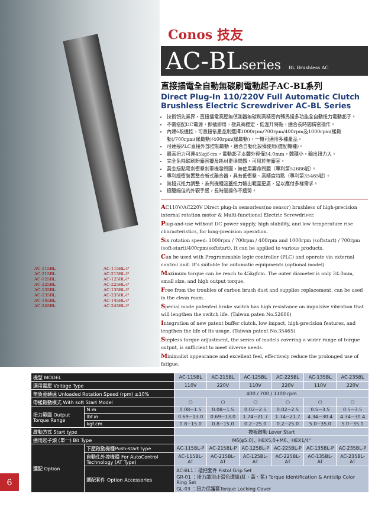AC-115BL
AC-215BL
AC-125BL
AC-225BL
AC-135BL
AC-235BL
AC-145BL
AC-245BL
AC-115BL-P
AC-215BL-P
AC-125BL-P
AC-225BL-P
AC-135BL-P
AC-235BL-P
AC-145BL-P
AC-245BL-P
Conos 技友
AC-BLseries BL Brushless AC
直接插電全自動無碳刷電動起子AC-BL系列
Direct Plug-In 110/220V Full Automatic Clutch Brushless Electric Screwdriver AC-BL Series
技術領先業界，直接插電高壓無偵測器無碳刷高精密內轉馬達多功能全自動扭力電動起子。
不需搭配DC電源，即插即用，極具高穩定、低溫升特點，適合長時間精密操作。
內建6段速控，可直接依產品別選擇1000rpm/700rpm/400rpm及1000rpm(緩啟動)/700rpm(緩啟動)/400rpm(緩啟動)，一機可適用多種產品。
可連接PLC直接外部控制啟動，適合自動化設備使用(選配機種)。
最高扭力可達45kgf-cm，電動起子本體外徑僅34.0mm，體積小，輸出扭力大。
完全免除碳刷粉塵困擾及耗材更換問題，可用於無塵室。
黃金級點弯剎衝擊剎車機發問圖，無使用壽命問題（專利第52686號）。
專利緩衝裝置整合新式離合器，具有低衝擊、高精度特點（專利第35465號）。
無段式扭力調整，系列機種涵蓋扭力輸出範圍更廣，足以應付多樣需求。
極簡絕佳的外觀手感，長時間操作不疲勞。
AC110V/AC220V Direct plug-in sensorless(no sensor) brushless of high-precision internal rotation motor & Multi-functional Electric Screwdriver.
Plug-and-use without DC power supply, high stability, and low temperature rise characteristics, for long-precision operation.
Six rotation speed: 1000rpm / 700rpm / 400rpm and 1000rpm (softstart) / 700rpm (soft-start)/400rpm(softstart). It can be applied to various products.
Can be used with Programmable logic controller (PLC) and operate via external control unit. It's suitable for automatic equipments (optional model).
Maximum torque can be reach to 45kgfcm. The outer diameter is only 34.0mm, small size, and high output torque.
Free from the troubles of carbon brush dust and supplies replacement, can be used in the clean room.
Special made patented brake switch has high resistance on impulsive vibration that will lengthen the switch life. (Taiwan paten No.52686)
Integration of new patent buffer clutch, low impact, high-precision features, and lengthen the life of its usage. (Taiwan patent No.35465)
Stepless torque adjustment, the series of models covering a wider range of torque output, is sufficient to meet diverse needs.
Minimalist appearance and excellent feel, effectively reduce the prolonged use of fatigue.
| 機型 MODEL | | AC-115BL | AC-215BL | AC-125BL | AC-225BL | AC-135BL | AC-235BL |
| 適用電壓 Voltage Type | | 110V | 220V | 110V | 220V | 110V | 220V |
| 無負載轉速 Unloaded Rotation Speed (rpm) ±10% | | 400 / 700 / 1100 rpm | | | | | |
| 帶緩啟動模式 With soft Start Model | | ○ | ○ | ○ | ○ | ○ | ○ |
| 扭力範圍 Output Torque Range | N.m | 0.08~1.5 | 0.08~1.5 | 0.02~2.5 | 0.02~2.5 | 0.5~3.5 | 0.5~3.5 |
| | lbf.in | 0.69~13.0 | 0.69~13.0 | 1.74~21.7 | 1.74~21.7 | 4.34~30.4 | 4.34~30.4 |
| | kgf.cm | 0.8~15.0 | 0.8~15.0 | 0.2~25.0 | 0.2~25.0 | 5.0~35.0 | 5.0~35.0 |
| 啟動方式 Start type | | 按板啟動 Lever Start | | | | | |
| 適用起子頭 (單一) Bit Type | | M6(φ5.0)、HEX5.0+M6、HEX1/4" | | | | | |
| 選配 Option | 下壓啟動機種Push-start type | AC-115BL-P | AC-215BL-P | AC-125BL-P | AC-225BL-P | AC-135BL-P | AC-235BL-P |
| | 自動化外控機種 For AutoControl Technology (AT Type) | AC-115BL-AT | AC-215BL-AT | AC-125BL-AT | AC-225BL-AT | AC-135BL-AT | AC-235BL-AT |
| | 選配套件 Option Accessories | AC-BL1：槍把套件 Pistol Grip Set GR-01 ：扭力識別止滑色環組(紅、黃、藍) Torque Identification & Antislip Color Ring Set GL-03 ：扭力保護套Torque Locking Cover | | | | | |
6